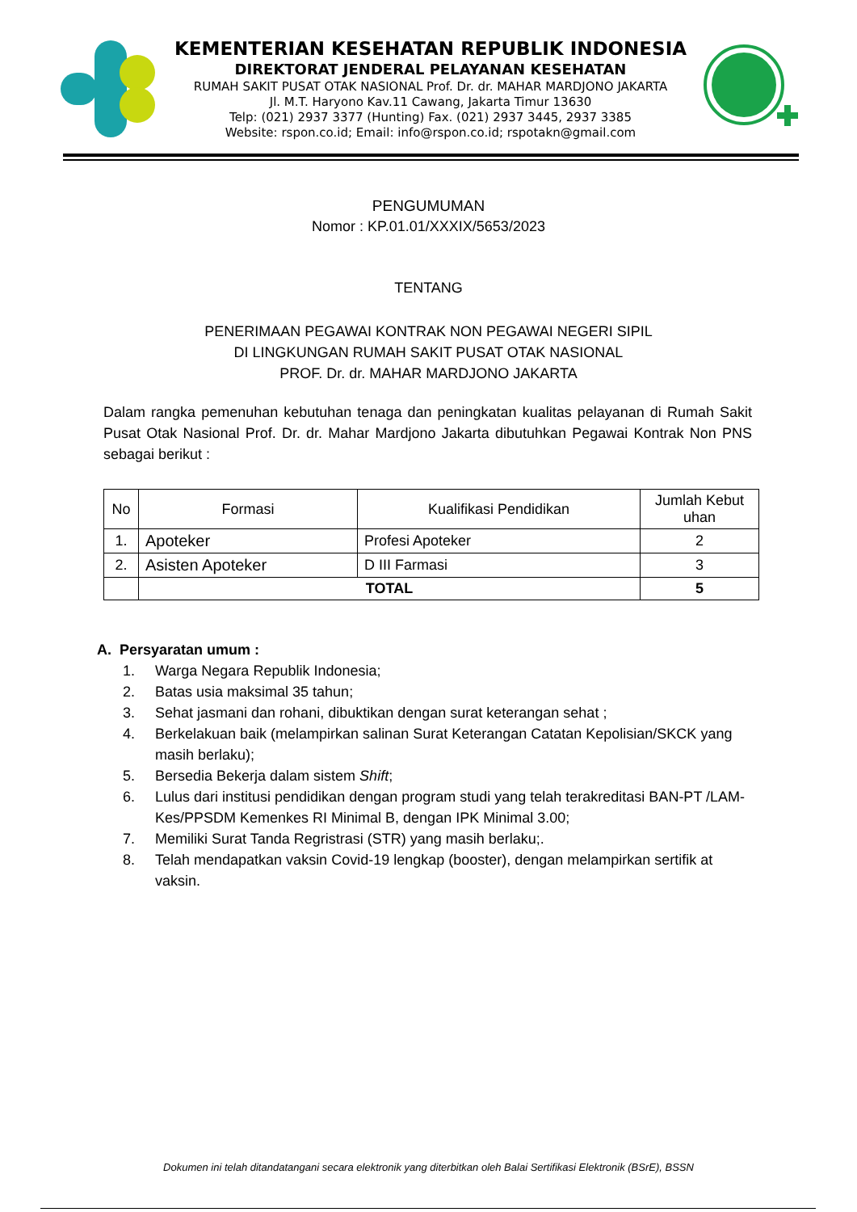KEMENTERIAN KESEHATAN REPUBLIK INDONESIA
DIREKTORAT JENDERAL PELAYANAN KESEHATAN
RUMAH SAKIT PUSAT OTAK NASIONAL Prof. Dr. dr. MAHAR MARDJONO JAKARTA
Jl. M.T. Haryono Kav.11 Cawang, Jakarta Timur 13630
Telp: (021) 2937 3377 (Hunting) Fax. (021) 2937 3445, 2937 3385
Website: rspon.co.id; Email: info@rspon.co.id; rspotakn@gmail.com
PENGUMUMAN
Nomor : KP.01.01/XXXIX/5653/2023
TENTANG
PENERIMAAN PEGAWAI KONTRAK NON PEGAWAI NEGERI SIPIL
DI LINGKUNGAN RUMAH SAKIT PUSAT OTAK NASIONAL
PROF. Dr. dr. MAHAR MARDJONO JAKARTA
Dalam rangka pemenuhan kebutuhan tenaga dan peningkatan kualitas pelayanan di Rumah Sakit Pusat Otak Nasional Prof. Dr. dr. Mahar Mardjono Jakarta dibutuhkan Pegawai Kontrak Non PNS sebagai berikut :
| No | Formasi | Kualifikasi Pendidikan | Jumlah Kebut uhan |
| --- | --- | --- | --- |
| 1. | Apoteker | Profesi Apoteker | 2 |
| 2. | Asisten Apoteker | D III Farmasi | 3 |
| | TOTAL | | 5 |
A. Persyaratan umum :
1. Warga Negara Republik Indonesia;
2. Batas usia maksimal 35 tahun;
3. Sehat jasmani dan rohani, dibuktikan dengan surat keterangan sehat ;
4. Berkelakuan baik (melampirkan salinan Surat Keterangan Catatan Kepolisian/SKCK yang masih berlaku);
5. Bersedia Bekerja dalam sistem Shift;
6. Lulus dari institusi pendidikan dengan program studi yang telah terakreditasi BAN-PT /LAM-Kes/PPSDM Kemenkes RI Minimal B, dengan IPK Minimal 3.00;
7. Memiliki Surat Tanda Regristrasi (STR) yang masih berlaku;.
8. Telah mendapatkan vaksin Covid-19 lengkap (booster), dengan melampirkan sertifik at vaksin.
Dokumen ini telah ditandatangani secara elektronik yang diterbitkan oleh Balai Sertifikasi Elektronik (BSrE), BSSN